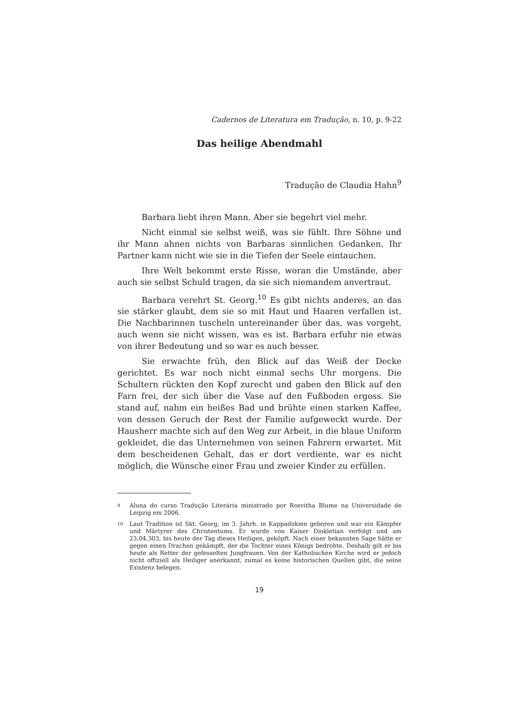Cadernos de Literatura em Tradução, n. 10, p. 9-22
Das heilige Abendmahl
Tradução de Claudia Hahn<sup>9</sup>
Barbara liebt ihren Mann. Aber sie begehrt viel mehr.
Nicht einmal sie selbst weiß, was sie fühlt. Ihre Söhne und ihr Mann ahnen nichts von Barbaras sinnlichen Gedanken. Ihr Partner kann nicht wie sie in die Tiefen der Seele eintauchen.
Ihre Welt bekommt erste Risse, woran die Umstände, aber auch sie selbst Schuld tragen, da sie sich niemandem anvertraut.
Barbara verehrt St. Georg.<sup>10</sup> Es gibt nichts anderes, an das sie stärker glaubt, dem sie so mit Haut und Haaren verfallen ist. Die Nachbarinnen tuscheln untereinander über das, was vorgeht, auch wenn sie nicht wissen, was es ist. Barbara erfuhr nie etwas von ihrer Bedeutung und so war es auch besser.
Sie erwachte früh, den Blick auf das Weiß der Decke gerichtet. Es war noch nicht einmal sechs Uhr morgens. Die Schultern rückten den Kopf zurecht und gaben den Blick auf den Farn frei, der sich über die Vase auf den Fußboden ergoss. Sie stand auf, nahm ein heißes Bad und brühte einen starken Kaffee, von dessen Geruch der Rest der Familie aufgeweckt wurde. Der Hausherr machte sich auf den Weg zur Arbeit, in die blaue Uniform gekleidet, die das Unternehmen von seinen Fahrern erwartet. Mit dem bescheidenen Gehalt, das er dort verdiente, war es nicht möglich, die Wünsche einer Frau und zweier Kinder zu erfüllen.
9
Aluna do curso Tradução Literária ministrado por Rosvitha Blume na Universidade de Leipzig em 2006.
10
Laut Tradition ist Skt. Georg, im 3. Jahrh. in Kappadokien geboren und war ein Kämpfer und Märtyrer des Christentums. Er wurde von Kaiser Diokletian verfolgt und am 23.04.303, bis heute der Tag dieses Heiligen, geköpft. Nach einer bekannten Sage hätte er gegen einen Drachen gekämpft, der die Tochter eines Königs bedrohte. Deshalb gilt er bis heute als Retter der gefesselten Jungfrauen. Von der Katholischen Kirche wird er jedoch nicht offiziell als Heiliger anerkannt, zumal es keine historischen Quellen gibt, die seine Existenz belegen.
19